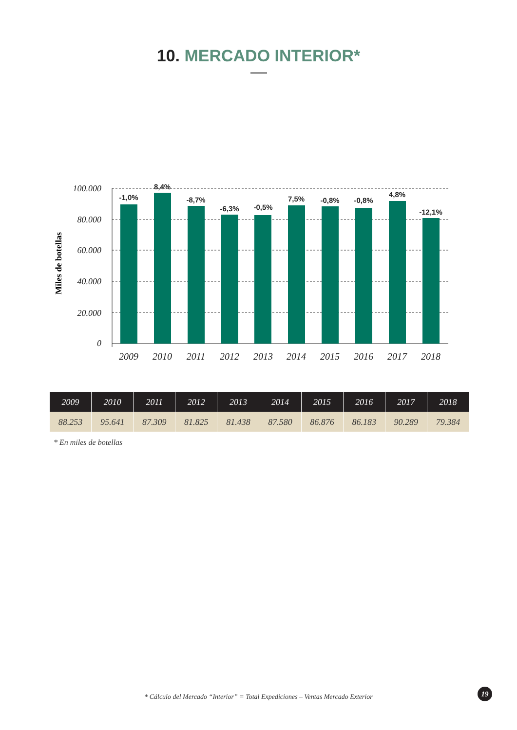10. MERCADO INTERIOR*
100.000
80.000
60.000
40.000
20.000
0
Miles de botellas
-1,0%
8,4%
-8,7%
-6,3%
-0,5%
7,5%
-0,8%
-0,8%
4,8%
-12,1%
2009
2010
2011
2012
2013
2014
2015
2016
2017
2018
| 2009 | 2010 | 2011 | 2012 | 2013 | 2014 | 2015 | 2016 | 2017 | 2018 |
| --- | --- | --- | --- | --- | --- | --- | --- | --- | --- |
| 88.253 | 95.641 | 87.309 | 81.825 | 81.438 | 87.580 | 86.876 | 86.183 | 90.289 | 79.384 |
* En miles de botellas
* Cálculo del Mercado “Interior” = Total Expediciones – Ventas Mercado Exterior
19